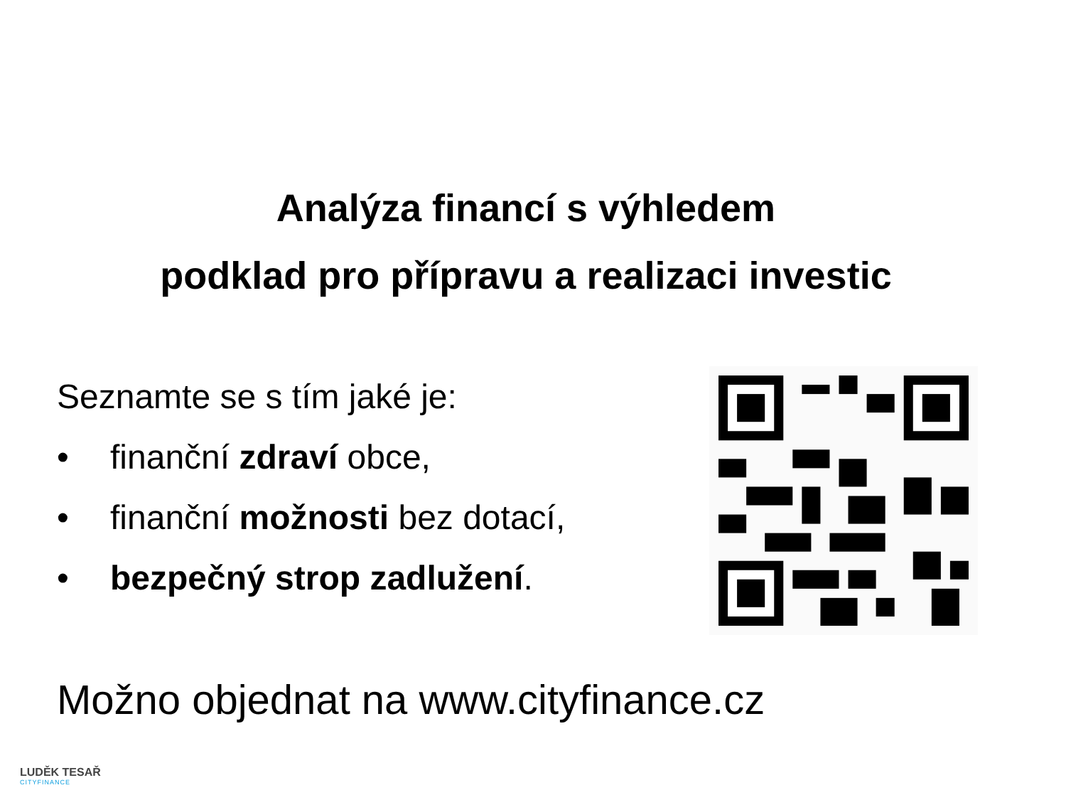Analýza financí s výhledem
podklad pro přípravu a realizaci investic
Seznamte se s tím jaké je:
• finanční zdraví obce,
• finanční možnosti bez dotací,
• bezpečný strop zadlužení.
Možno objednat na www.cityfinance.cz
LUDĚK TESAŘ
CITYFINANCE